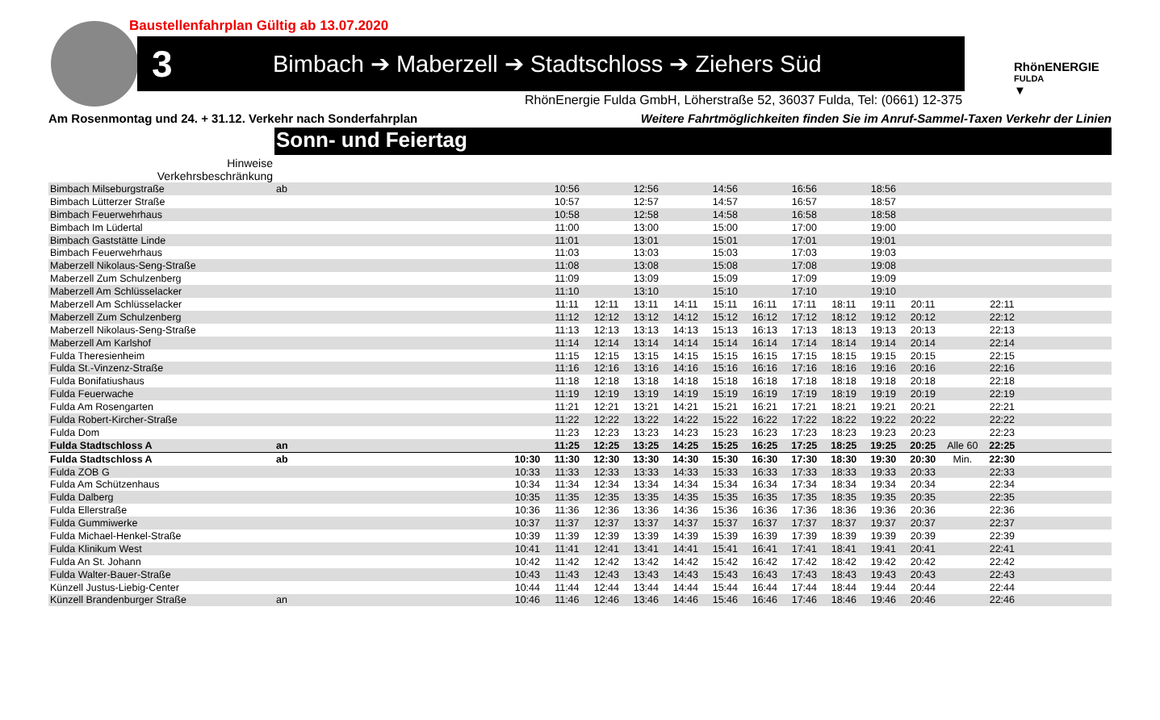Baustellenfahrplan Gültig ab 13.07.2020
3
Bimbach ➔ Maberzell ➔ Stadtschloss ➔ Ziehers Süd
RhönENERGIE
FULDA
▼
RhönEnergie Fulda GmbH, Löherstraße 52, 36037 Fulda, Tel: (0661) 12-375
Am Rosenmontag und 24. + 31.12. Verkehr nach Sonderfahrplan
Weitere Fahrtmöglichkeiten finden Sie im Anruf-Sammel-Taxen Verkehr der Linien
Sonn- und Feiertag
| Hinweise | | | | | | | | | | | | | | | | |
| Verkehrsbeschränkung | | | | | | | | | | | | | | | | |
| Bimbach Milseburgstraße | ab | | 10:56 | | 12:56 | | 14:56 | | 16:56 | | 18:56 | | | | | |
| Bimbach Lütterzer Straße | | | 10:57 | | 12:57 | | 14:57 | | 16:57 | | 18:57 | | | | | |
| Bimbach Feuerwehrhaus | | | 10:58 | | 12:58 | | 14:58 | | 16:58 | | 18:58 | | | | | |
| Bimbach Im Lüdertal | | | 11:00 | | 13:00 | | 15:00 | | 17:00 | | 19:00 | | | | | |
| Bimbach Gaststätte Linde | | | 11:01 | | 13:01 | | 15:01 | | 17:01 | | 19:01 | | | | | |
| Bimbach Feuerwehrhaus | | | 11:03 | | 13:03 | | 15:03 | | 17:03 | | 19:03 | | | | | |
| Maberzell Nikolaus-Seng-Straße | | | 11:08 | | 13:08 | | 15:08 | | 17:08 | | 19:08 | | | | | |
| Maberzell Zum Schulzenberg | | | 11:09 | | 13:09 | | 15:09 | | 17:09 | | 19:09 | | | | | |
| Maberzell Am Schlüsselacker | | | 11:10 | | 13:10 | | 15:10 | | 17:10 | | 19:10 | | | | | |
| Maberzell Am Schlüsselacker | | | 11:11 | 12:11 | 13:11 | 14:11 | 15:11 | 16:11 | 17:11 | 18:11 | 19:11 | 20:11 | | 22:11 | | |
| Maberzell Zum Schulzenberg | | | 11:12 | 12:12 | 13:12 | 14:12 | 15:12 | 16:12 | 17:12 | 18:12 | 19:12 | 20:12 | | 22:12 | | |
| Maberzell Nikolaus-Seng-Straße | | | 11:13 | 12:13 | 13:13 | 14:13 | 15:13 | 16:13 | 17:13 | 18:13 | 19:13 | 20:13 | | 22:13 | | |
| Maberzell Am Karlshof | | | 11:14 | 12:14 | 13:14 | 14:14 | 15:14 | 16:14 | 17:14 | 18:14 | 19:14 | 20:14 | | 22:14 | | |
| Fulda Theresienheim | | | 11:15 | 12:15 | 13:15 | 14:15 | 15:15 | 16:15 | 17:15 | 18:15 | 19:15 | 20:15 | | 22:15 | | |
| Fulda St.-Vinzenz-Straße | | | 11:16 | 12:16 | 13:16 | 14:16 | 15:16 | 16:16 | 17:16 | 18:16 | 19:16 | 20:16 | | 22:16 | | |
| Fulda Bonifatiushaus | | | 11:18 | 12:18 | 13:18 | 14:18 | 15:18 | 16:18 | 17:18 | 18:18 | 19:18 | 20:18 | | 22:18 | | |
| Fulda Feuerwache | | | 11:19 | 12:19 | 13:19 | 14:19 | 15:19 | 16:19 | 17:19 | 18:19 | 19:19 | 20:19 | | 22:19 | | |
| Fulda Am Rosengarten | | | 11:21 | 12:21 | 13:21 | 14:21 | 15:21 | 16:21 | 17:21 | 18:21 | 19:21 | 20:21 | | 22:21 | | |
| Fulda Robert-Kircher-Straße | | | 11:22 | 12:22 | 13:22 | 14:22 | 15:22 | 16:22 | 17:22 | 18:22 | 19:22 | 20:22 | | 22:22 | | |
| Fulda Dom | | | 11:23 | 12:23 | 13:23 | 14:23 | 15:23 | 16:23 | 17:23 | 18:23 | 19:23 | 20:23 | | 22:23 | | |
| Fulda Stadtschloss A | an | | 11:25 | 12:25 | 13:25 | 14:25 | 15:25 | 16:25 | 17:25 | 18:25 | 19:25 | 20:25 | Alle 60 | 22:25 | | |
| Fulda Stadtschloss A | ab | 10:30 | 11:30 | 12:30 | 13:30 | 14:30 | 15:30 | 16:30 | 17:30 | 18:30 | 19:30 | 20:30 | Min. | 22:30 | | |
| Fulda ZOB G | | 10:33 | 11:33 | 12:33 | 13:33 | 14:33 | 15:33 | 16:33 | 17:33 | 18:33 | 19:33 | 20:33 | | 22:33 | | |
| Fulda Am Schützenhaus | | 10:34 | 11:34 | 12:34 | 13:34 | 14:34 | 15:34 | 16:34 | 17:34 | 18:34 | 19:34 | 20:34 | | 22:34 | | |
| Fulda Dalberg | | 10:35 | 11:35 | 12:35 | 13:35 | 14:35 | 15:35 | 16:35 | 17:35 | 18:35 | 19:35 | 20:35 | | 22:35 | | |
| Fulda Ellerstraße | | 10:36 | 11:36 | 12:36 | 13:36 | 14:36 | 15:36 | 16:36 | 17:36 | 18:36 | 19:36 | 20:36 | | 22:36 | | |
| Fulda Gummiwerke | | 10:37 | 11:37 | 12:37 | 13:37 | 14:37 | 15:37 | 16:37 | 17:37 | 18:37 | 19:37 | 20:37 | | 22:37 | | |
| Fulda Michael-Henkel-Straße | | 10:39 | 11:39 | 12:39 | 13:39 | 14:39 | 15:39 | 16:39 | 17:39 | 18:39 | 19:39 | 20:39 | | 22:39 | | |
| Fulda Klinikum West | | 10:41 | 11:41 | 12:41 | 13:41 | 14:41 | 15:41 | 16:41 | 17:41 | 18:41 | 19:41 | 20:41 | | 22:41 | | |
| Fulda An St. Johann | | 10:42 | 11:42 | 12:42 | 13:42 | 14:42 | 15:42 | 16:42 | 17:42 | 18:42 | 19:42 | 20:42 | | 22:42 | | |
| Fulda Walter-Bauer-Straße | | 10:43 | 11:43 | 12:43 | 13:43 | 14:43 | 15:43 | 16:43 | 17:43 | 18:43 | 19:43 | 20:43 | | 22:43 | | |
| Künzell Justus-Liebig-Center | | 10:44 | 11:44 | 12:44 | 13:44 | 14:44 | 15:44 | 16:44 | 17:44 | 18:44 | 19:44 | 20:44 | | 22:44 | | |
| Künzell Brandenburger Straße | an | 10:46 | 11:46 | 12:46 | 13:46 | 14:46 | 15:46 | 16:46 | 17:46 | 18:46 | 19:46 | 20:46 | | 22:46 | | |